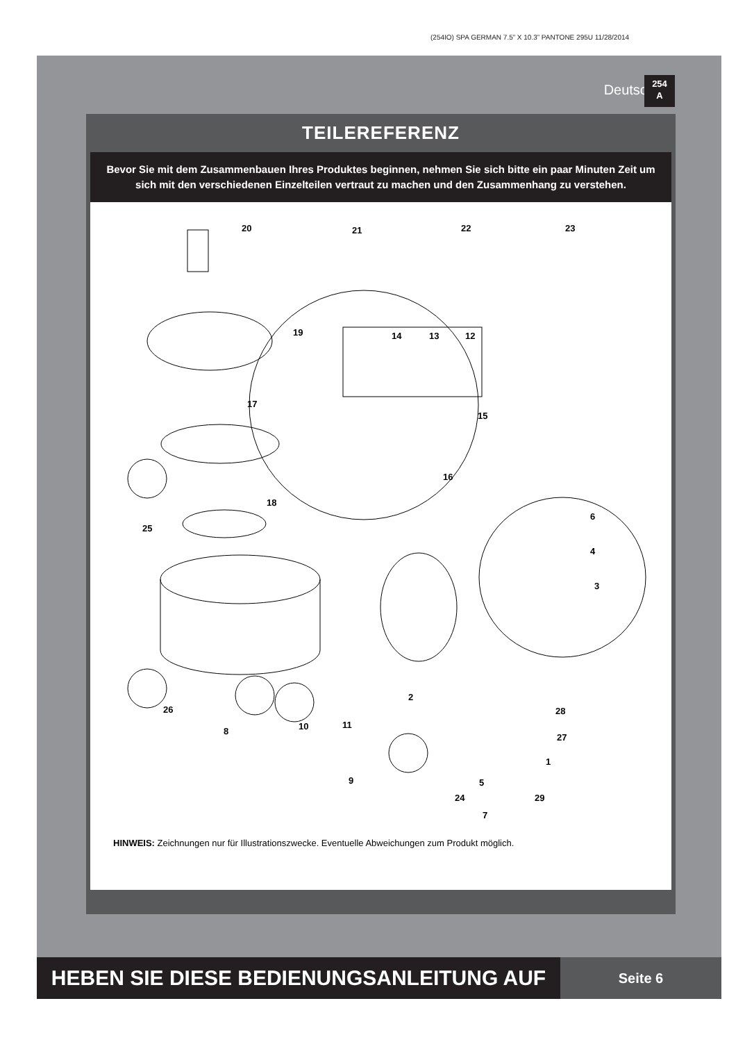(254IO) SPA GERMAN 7.5” X 10.3” PANTONE 295U 11/28/2014
Deutsch
254
A
TEILEREFERENZ
Bevor Sie mit dem Zusammenbauen Ihres Produktes beginnen, nehmen Sie sich bitte ein paar Minuten Zeit um sich mit den verschiedenen Einzelteilen vertraut zu machen und den Zusammenhang zu verstehen.
20 21 22 23
19 14 13 12
17
15
16
18
25
6
4
3
2
26 28
11 10 8
27
1
9 5
29 24
7
HINWEIS: Zeichnungen nur für Illustrationszwecke. Eventuelle Abweichungen zum Produkt möglich.
HEBEN SIE DIESE BEDIENUNGSANLEITUNG AUF
Seite 6